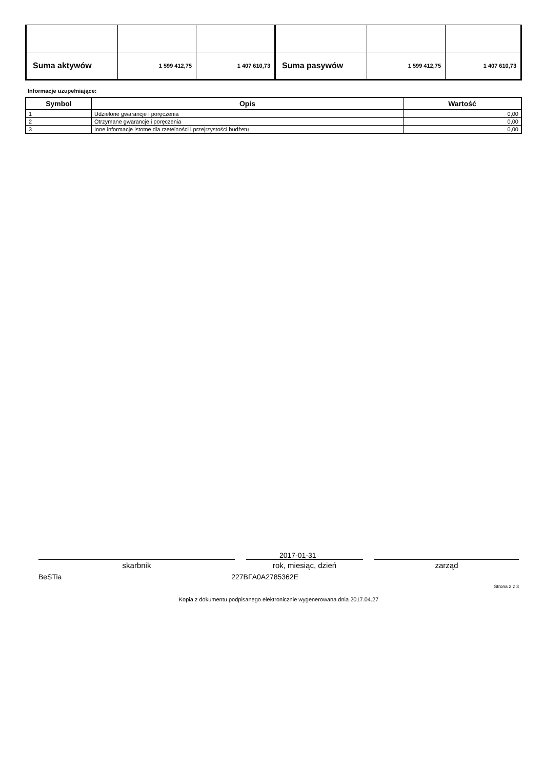| Suma aktywów | 1 599 412,75 | 1 407 610,73 | Suma pasywów | 1 599 412,75 | 1 407 610,73 |
Informacje uzupełniające:
| Symbol | Opis | Wartość |
| --- | --- | --- |
| 1 | Udzielone gwarancje i poręczenia | 0,00 |
| 2 | Otrzymane gwarancje i poręczenia | 0,00 |
| 3 | Inne informacje istotne dla rzetelności i przejrzystości budżetu | 0,00 |
2017-01-31
skarbnik rok, miesiąc, dzień zarząd
BeSTia 227BFA0A2785362E
Strona 2 z 3
Kopia z dokumentu podpisanego elektronicznie wygenerowana dnia 2017.04.27